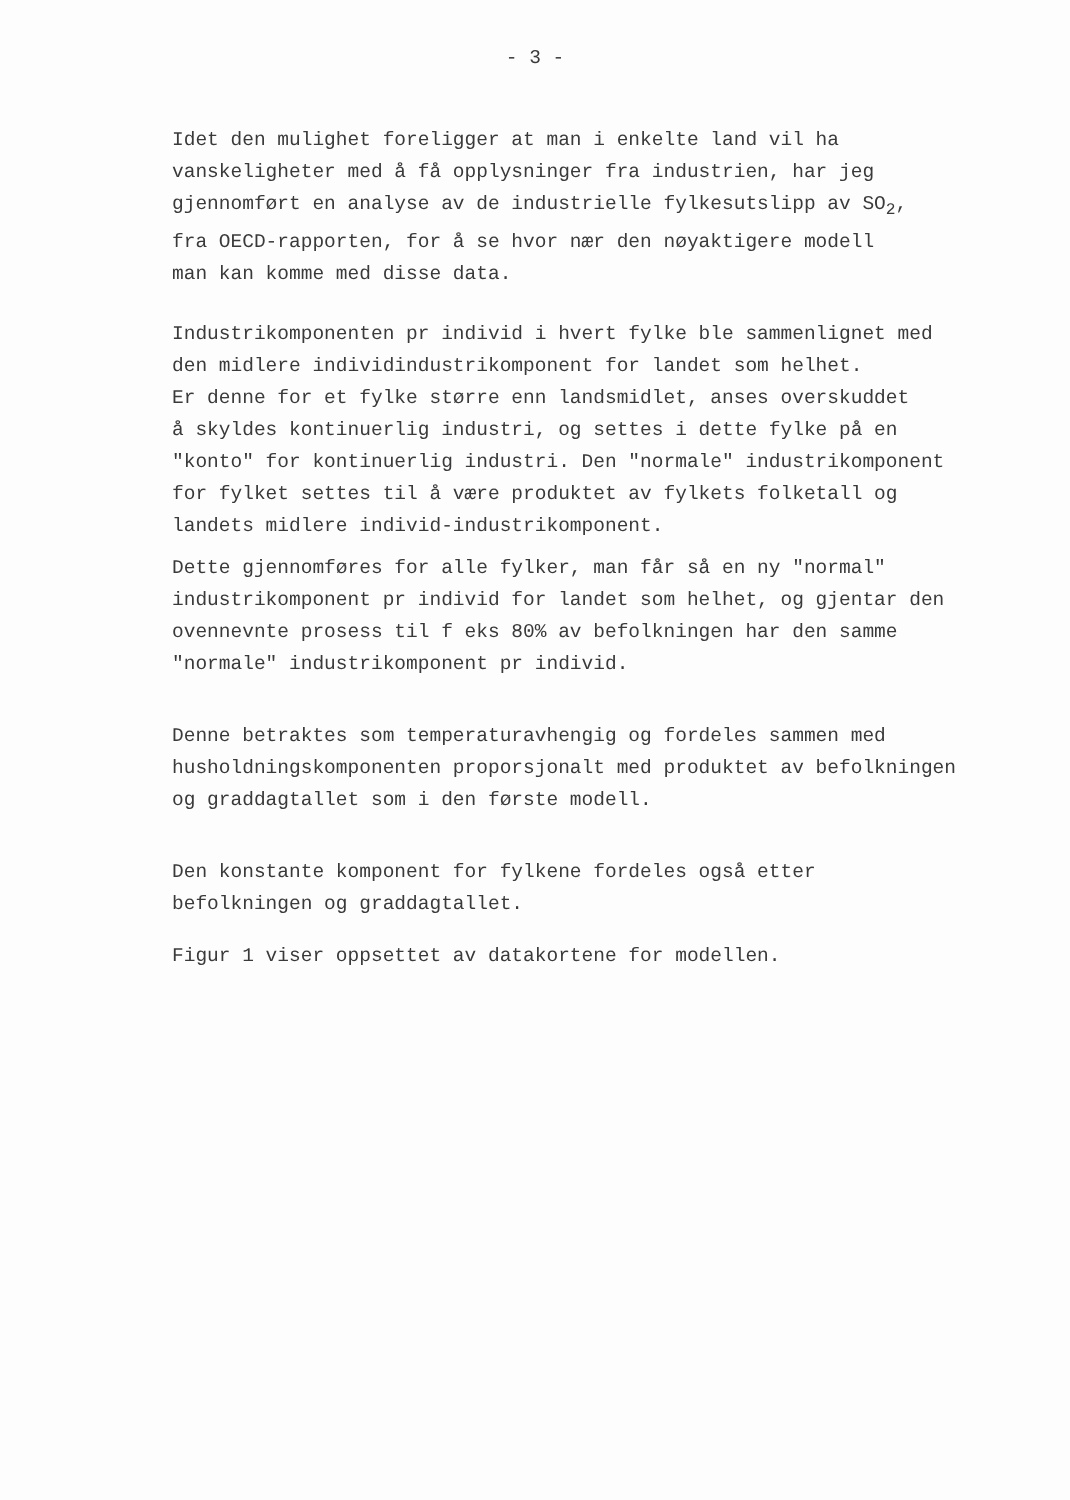- 3 -
Idet den mulighet foreligger at man i enkelte land vil ha vanskeligheter med å få opplysninger fra industrien, har jeg gjennomført en analyse av de industrielle fylkesutslipp av SO<sub>2</sub>, fra OECD-rapporten, for å se hvor nær den nøyaktigere modell man kan komme med disse data.
Industrikomponenten pr individ i hvert fylke ble sammenlignet med den midlere individindustrikomponent for landet som helhet. Er denne for et fylke større enn landsmidlet, anses overskuddet å skyldes kontinuerlig industri, og settes i dette fylke på en "konto" for kontinuerlig industri. Den "normale" industrikomponent for fylket settes til å være produktet av fylkets folketall og landets midlere individ-industrikomponent.
Dette gjennomføres for alle fylker, man får så en ny "normal" industrikomponent pr individ for landet som helhet, og gjentar den ovennevnte prosess til f eks 80% av befolkningen har den samme "normale" industrikomponent pr individ.
Denne betraktes som temperaturavhengig og fordeles sammen med husholdningskomponenten proporsjonalt med produktet av befolkningen og graddagtallet som i den første modell.
Den konstante komponent for fylkene fordeles også etter befolkningen og graddagtallet.
Figur 1 viser oppsettet av datakortene for modellen.